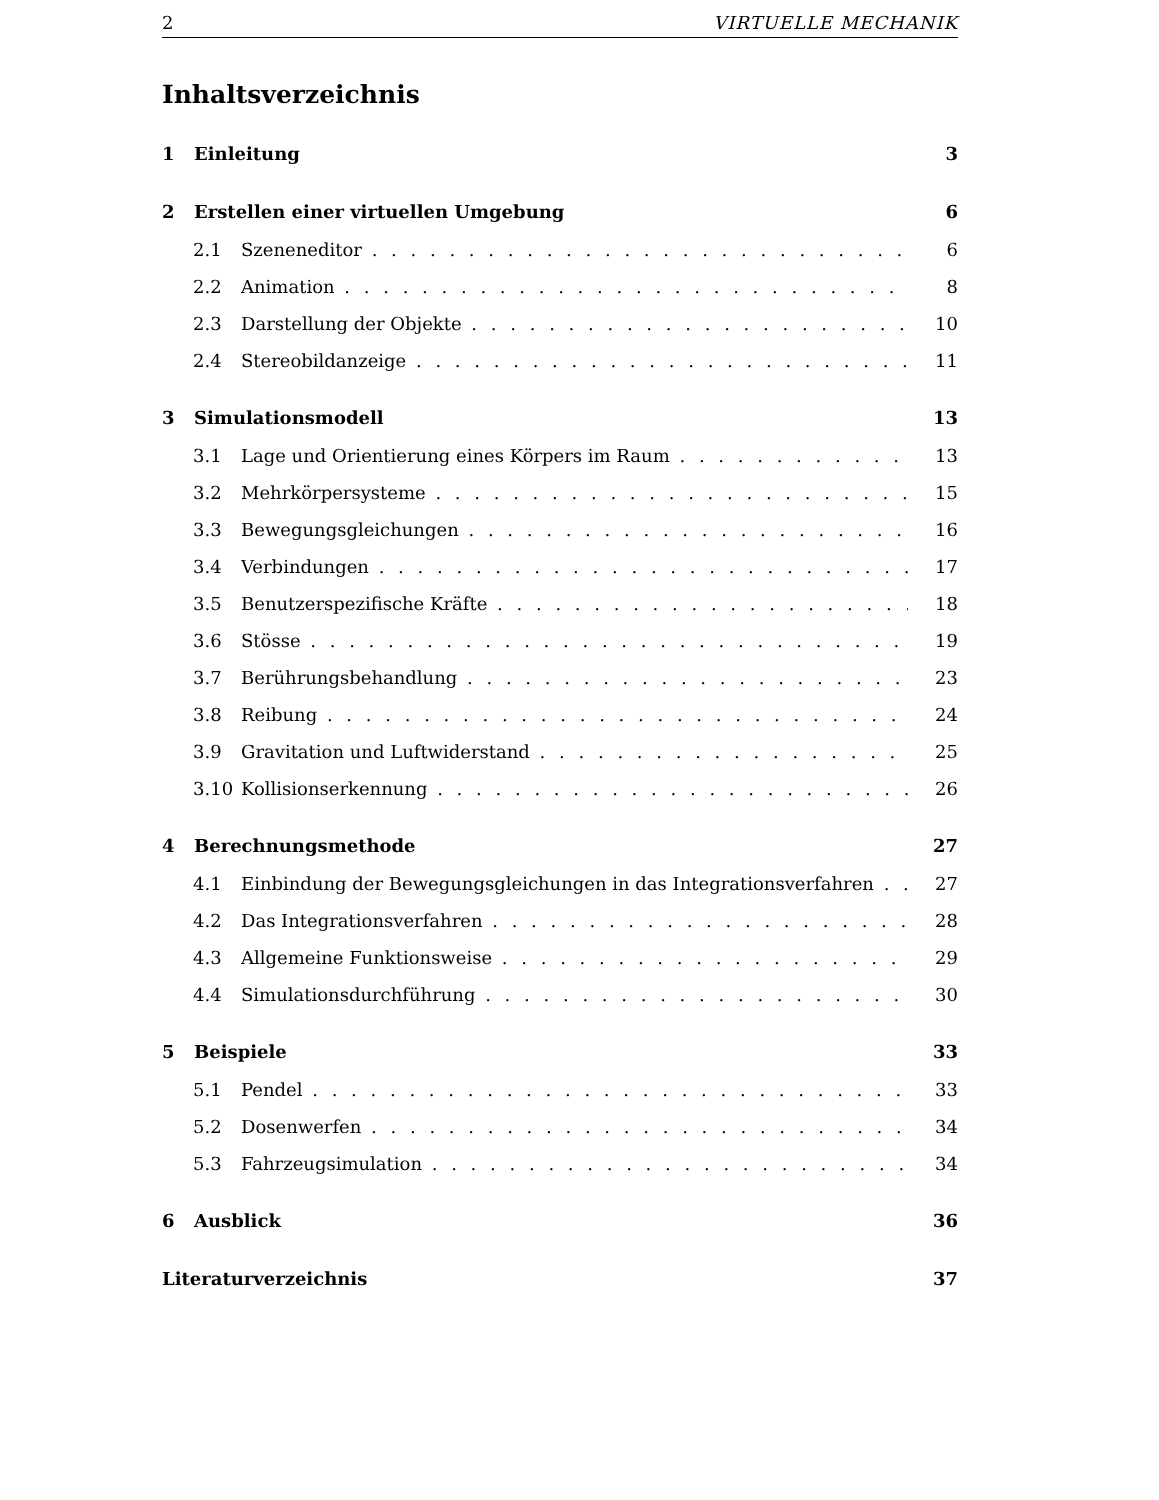2 VIRTUELLE MECHANIK
Inhaltsverzeichnis
1 Einleitung 3
2 Erstellen einer virtuellen Umgebung 6
2.1 Szeneneditor 6
2.2 Animation 8
2.3 Darstellung der Objekte 10
2.4 Stereobildanzeige 11
3 Simulationsmodell 13
3.1 Lage und Orientierung eines Körpers im Raum 13
3.2 Mehrkörpersysteme 15
3.3 Bewegungsgleichungen 16
3.4 Verbindungen 17
3.5 Benutzerspezifische Kräfte 18
3.6 Stösse 19
3.7 Berührungsbehandlung 23
3.8 Reibung 24
3.9 Gravitation und Luftwiderstand 25
3.10 Kollisionserkennung 26
4 Berechnungsmethode 27
4.1 Einbindung der Bewegungsgleichungen in das Integrationsverfahren 27
4.2 Das Integrationsverfahren 28
4.3 Allgemeine Funktionsweise 29
4.4 Simulationsdurchführung 30
5 Beispiele 33
5.1 Pendel 33
5.2 Dosenwerfen 34
5.3 Fahrzeugsimulation 34
6 Ausblick 36
Literaturverzeichnis 37